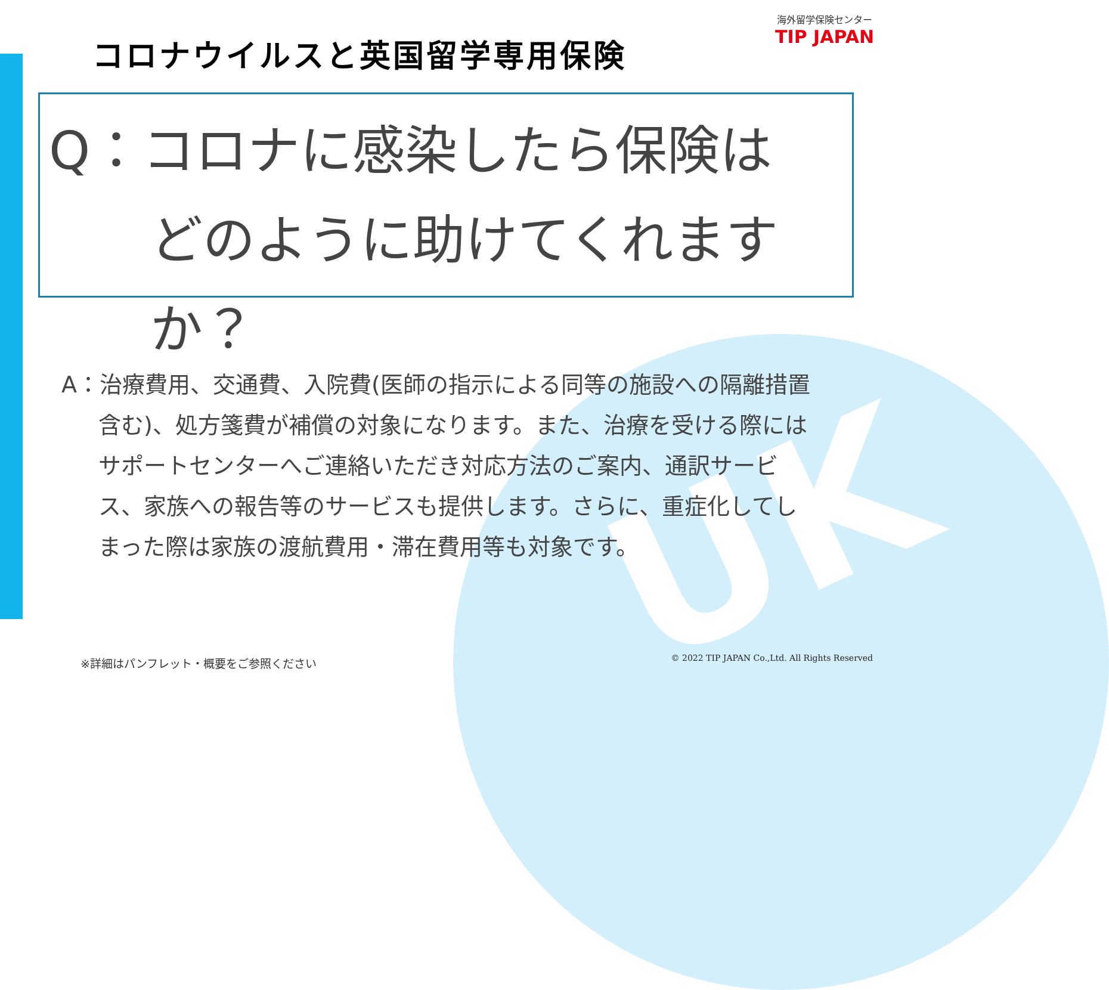UK
海外留学保険センター
TIP JAPAN
コロナウイルスと英国留学専用保険
Q：コロナに感染したら保険は
どのように助けてくれますか？
A：治療費用、交通費、入院費(医師の指示による同等の施設への隔離措置含む)、処方箋費が補償の対象になります。また、治療を受ける際にはサポートセンターへご連絡いただき対応方法のご案内、通訳サービス、家族への報告等のサービスも提供します。さらに、重症化してしまった際は家族の渡航費用・滞在費用等も対象です。
※詳細はパンフレット・概要をご参照ください
© 2022 TIP JAPAN Co.,Ltd. All Rights Reserved